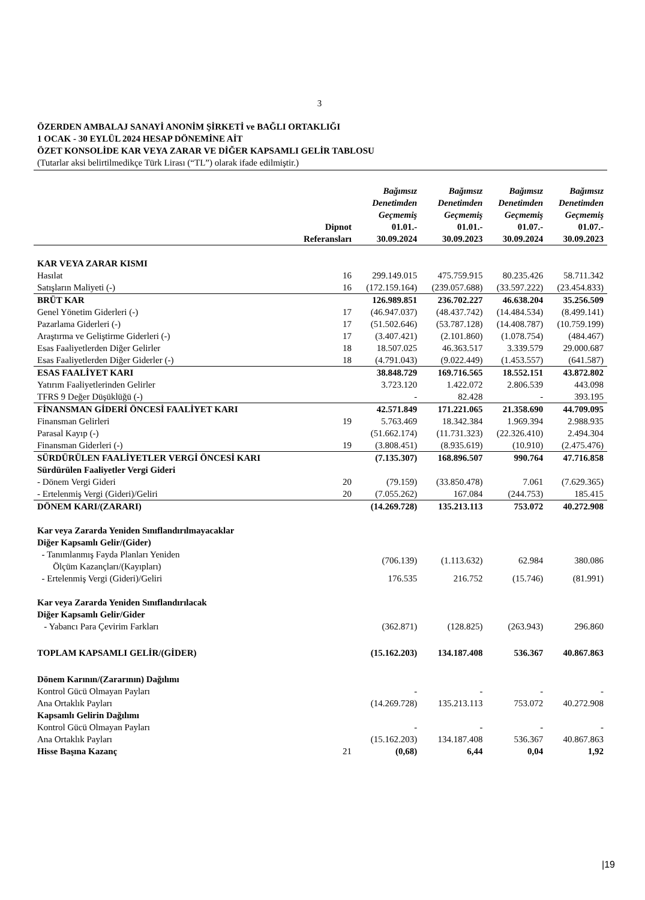3
ÖZERDEN AMBALAJ SANAYİ ANONİM ŞİRKETİ ve BAĞLI ORTAKLIĞI
1 OCAK - 30 EYLÜL 2024 HESAP DÖNEMİNE AİT
ÖZET KONSOLİDE KAR VEYA ZARAR VE DİĞER KAPSAMLI GELİR TABLOSU
(Tutarlar aksi belirtilmedikçe Türk Lirası (“TL”) olarak ifade edilmiştir.)
| | | Bağımsız Denetimden Geçmemiş | Bağımsız Denetimden Geçmemiş | Bağımsız Denetimden Geçmemiş | Bağımsız Denetimden Geçmemiş |
| --- | --- | --- | --- | --- | --- |
| | Dipnot Referansları | 01.01.- 30.09.2024 | 01.01.- 30.09.2023 | 01.07.- 30.09.2024 | 01.07.- 30.09.2023 |
| KAR VEYA ZARAR KISMI | | | | | |
| Hasılat | 16 | 299.149.015 | 475.759.915 | 80.235.426 | 58.711.342 |
| Satışların Maliyeti (-) | 16 | (172.159.164) | (239.057.688) | (33.597.222) | (23.454.833) |
| BRÜT KAR | | 126.989.851 | 236.702.227 | 46.638.204 | 35.256.509 |
| Genel Yönetim Giderleri (-) | 17 | (46.947.037) | (48.437.742) | (14.484.534) | (8.499.141) |
| Pazarlama Giderleri (-) | 17 | (51.502.646) | (53.787.128) | (14.408.787) | (10.759.199) |
| Araştırma ve Geliştirme Giderleri (-) | 17 | (3.407.421) | (2.101.860) | (1.078.754) | (484.467) |
| Esas Faaliyetlerden Diğer Gelirler | 18 | 18.507.025 | 46.363.517 | 3.339.579 | 29.000.687 |
| Esas Faaliyetlerden Diğer Giderler (-) | 18 | (4.791.043) | (9.022.449) | (1.453.557) | (641.587) |
| ESAS FAALİYET KARI | | 38.848.729 | 169.716.565 | 18.552.151 | 43.872.802 |
| Yatırım Faaliyetlerinden Gelirler | | 3.723.120 | 1.422.072 | 2.806.539 | 443.098 |
| TFRS 9 Değer Düşüklüğü (-) | | - | 82.428 | - | 393.195 |
| FİNANSMAN GİDERİ ÖNCESİ FAALİYET KARI | | 42.571.849 | 171.221.065 | 21.358.690 | 44.709.095 |
| Finansman Gelirleri | 19 | 5.763.469 | 18.342.384 | 1.969.394 | 2.988.935 |
| Parasal Kayıp (-) | | (51.662.174) | (11.731.323) | (22.326.410) | 2.494.304 |
| Finansman Giderleri (-) | 19 | (3.808.451) | (8.935.619) | (10.910) | (2.475.476) |
| SÜRDÜRÜLEN FAALİYETLER VERGİ ÖNCESİ KARI | | (7.135.307) | 168.896.507 | 990.764 | 47.716.858 |
| Sürdürülen Faaliyetler Vergi Gideri | | | | | |
| - Dönem Vergi Gideri | 20 | (79.159) | (33.850.478) | 7.061 | (7.629.365) |
| - Ertelenmiş Vergi (Gideri)/Geliri | 20 | (7.055.262) | 167.084 | (244.753) | 185.415 |
| DÖNEM KARI/(ZARARI) | | (14.269.728) | 135.213.113 | 753.072 | 40.272.908 |
| Kar veya Zararda Yeniden Sınıflandırılmayacaklar Diğer Kapsamlı Gelir/(Gider) | | | | | |
| - Tanımlanmış Fayda Planları Yeniden Ölçüm Kazançları/(Kayıpları) | | (706.139) | (1.113.632) | 62.984 | 380.086 |
| - Ertelenmiş Vergi (Gideri)/Geliri | | 176.535 | 216.752 | (15.746) | (81.991) |
| Kar veya Zararda Yeniden Sınıflandırılacak Diğer Kapsamlı Gelir/Gider | | | | | |
| - Yabancı Para Çevirim Farkları | | (362.871) | (128.825) | (263.943) | 296.860 |
| TOPLAM KAPSAMLI GELİR/(GİDER) | | (15.162.203) | 134.187.408 | 536.367 | 40.867.863 |
| Dönem Karının/(Zararının) Dağılımı | | | | | |
| Kontrol Gücü Olmayan Payları | | - | - | - | - |
| Ana Ortaklık Payları | | (14.269.728) | 135.213.113 | 753.072 | 40.272.908 |
| Kapsamlı Gelirin Dağılımı | | | | | |
| Kontrol Gücü Olmayan Payları | | - | - | - | - |
| Ana Ortaklık Payları | | (15.162.203) | 134.187.408 | 536.367 | 40.867.863 |
| Hisse Başına Kazanç | 21 | (0,68) | 6,44 | 0,04 | 1,92 |
|19